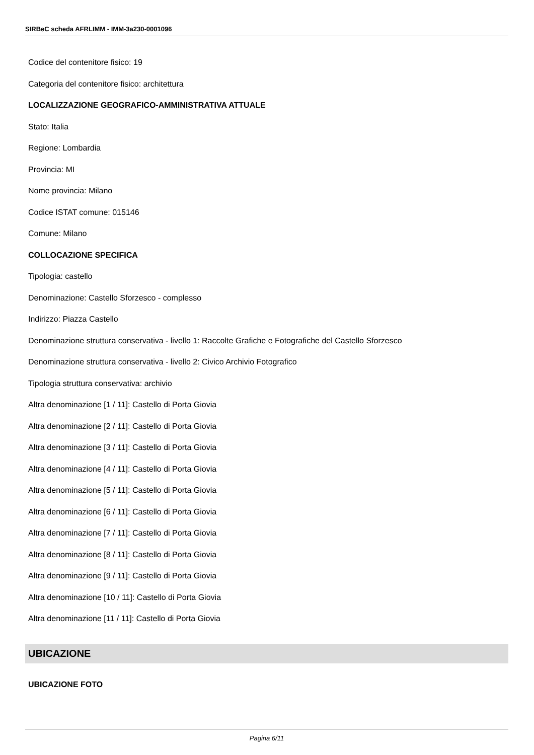SIRBeC scheda AFRLIMM - IMM-3a230-0001096
Codice del contenitore fisico: 19
Categoria del contenitore fisico: architettura
LOCALIZZAZIONE GEOGRAFICO-AMMINISTRATIVA ATTUALE
Stato: Italia
Regione: Lombardia
Provincia: MI
Nome provincia: Milano
Codice ISTAT comune: 015146
Comune: Milano
COLLOCAZIONE SPECIFICA
Tipologia: castello
Denominazione: Castello Sforzesco - complesso
Indirizzo: Piazza Castello
Denominazione struttura conservativa - livello 1: Raccolte Grafiche e Fotografiche del Castello Sforzesco
Denominazione struttura conservativa - livello 2: Civico Archivio Fotografico
Tipologia struttura conservativa: archivio
Altra denominazione [1 / 11]: Castello di Porta Giovia
Altra denominazione [2 / 11]: Castello di Porta Giovia
Altra denominazione [3 / 11]: Castello di Porta Giovia
Altra denominazione [4 / 11]: Castello di Porta Giovia
Altra denominazione [5 / 11]: Castello di Porta Giovia
Altra denominazione [6 / 11]: Castello di Porta Giovia
Altra denominazione [7 / 11]: Castello di Porta Giovia
Altra denominazione [8 / 11]: Castello di Porta Giovia
Altra denominazione [9 / 11]: Castello di Porta Giovia
Altra denominazione [10 / 11]: Castello di Porta Giovia
Altra denominazione [11 / 11]: Castello di Porta Giovia
UBICAZIONE
UBICAZIONE FOTO
Pagina 6/11